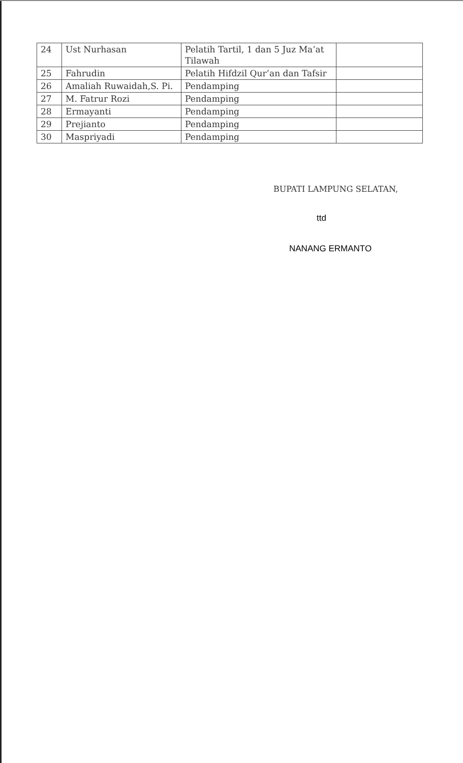| 24 | Ust Nurhasan | Pelatih Tartil, 1 dan 5 Juz Ma’at Tilawah | |
| 25 | Fahrudin | Pelatih Hifdzil Qur’an dan Tafsir | |
| 26 | Amaliah Ruwaidah,S. Pi. | Pendamping | |
| 27 | M. Fatrur Rozi | Pendamping | |
| 28 | Ermayanti | Pendamping | |
| 29 | Prejianto | Pendamping | |
| 30 | Maspriyadi | Pendamping | |
BUPATI LAMPUNG SELATAN,
ttd
NANANG ERMANTO